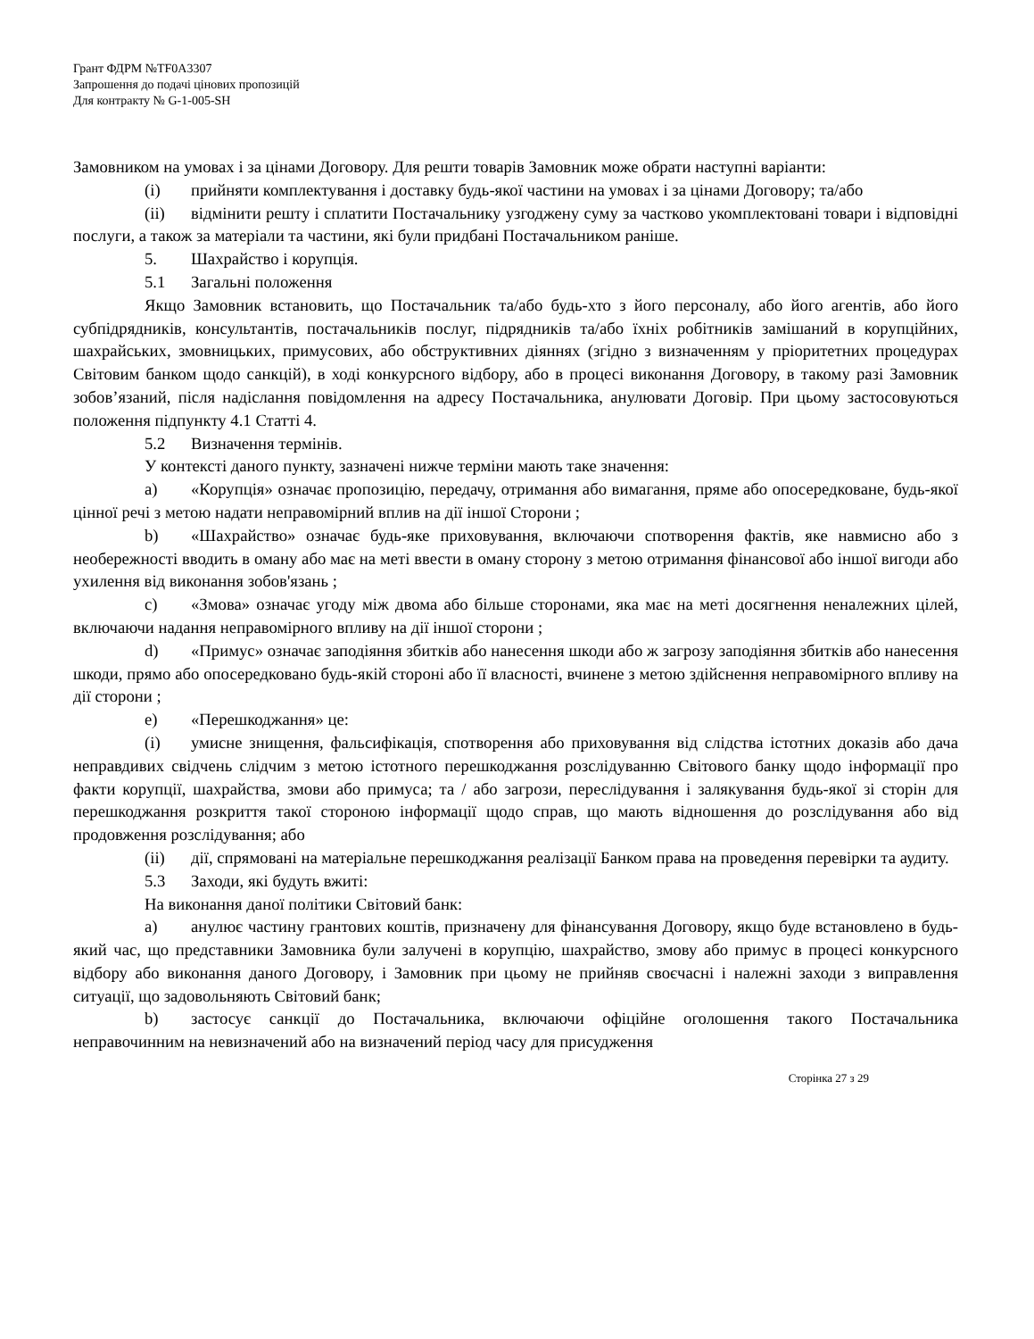Грант ФДРМ №TF0A3307
Запрошення до подачі цінових пропозицій
Для контракту № G-1-005-SH
Замовником на умовах і за цінами Договору. Для решти товарів Замовник може обрати наступні варіанти:
(i) прийняти комплектування і доставку будь-якої частини на умовах і за цінами Договору; та/або
(ii) відмінити решту і сплатити Постачальнику узгоджену суму за частково укомплектовані товари і відповідні послуги, а також за матеріали та частини, які були придбані Постачальником раніше.
5. Шахрайство і корупція.
5.1 Загальні положення
Якщо Замовник встановить, що Постачальник та/або будь-хто з його персоналу, або його агентів, або його субпідрядників, консультантів, постачальників послуг, підрядників та/або їхніх робітників замішаний в корупційних, шахрайських, змовницьких, примусових, або обструктивних діяннях (згідно з визначенням у пріоритетних процедурах Світовим банком щодо санкцій), в ході конкурсного відбору, або в процесі виконання Договору, в такому разі Замовник зобов’язаний, після надіслання повідомлення на адресу Постачальника, анулювати Договір. При цьому застосовуються положення підпункту 4.1 Статті 4.
5.2 Визначення термінів.
У контексті даного пункту, зазначені нижче терміни мають таке значення:
a) «Корупція» означає пропозицію, передачу, отримання або вимагання, пряме або опосередковане, будь-якої цінної речі з метою надати неправомірний вплив на дії іншої Сторони ;
b) «Шахрайство» означає будь-яке приховування, включаючи спотворення фактів, яке навмисно або з необережності вводить в оману або має на меті ввести в оману сторону з метою отримання фінансової або іншої вигоди або ухилення від виконання зобов'язань ;
c) «Змова» означає угоду між двома або більше сторонами, яка має на меті досягнення неналежних цілей, включаючи надання неправомірного впливу на дії іншої сторони ;
d) «Примус» означає заподіяння збитків або нанесення шкоди або ж загрозу заподіяння збитків або нанесення шкоди, прямо або опосередковано будь-якій стороні або її власності, вчинене з метою здійснення неправомірного впливу на дії сторони ;
e) «Перешкоджання» це:
(i) умисне знищення, фальсифікація, спотворення або приховування від слідства істотних доказів або дача неправдивих свідчень слідчим з метою істотного перешкоджання розслідуванню Світового банку щодо інформації про факти корупції, шахрайства, змови або примуса; та / або загрози, переслідування і залякування будь-якої зі сторін для перешкоджання розкриття такої стороною інформації щодо справ, що мають відношення до розслідування або від продовження розслідування; або
(ii) дії, спрямовані на матеріальне перешкоджання реалізації Банком права на проведення перевірки та аудиту.
5.3 Заходи, які будуть вжиті:
На виконання даної політики Світовий банк:
a) анулює частину грантових коштів, призначену для фінансування Договору, якщо буде встановлено в будь-який час, що представники Замовника були залучені в корупцію, шахрайство, змову або примус в процесі конкурсного відбору або виконання даного Договору, і Замовник при цьому не прийняв своєчасні і належні заходи з виправлення ситуації, що задовольняють Світовий банк;
b) застосує санкції до Постачальника, включаючи офіційне оголошення такого Постачальника неправочинним на невизначений або на визначений період часу для присудження
Сторінка 27 з 29